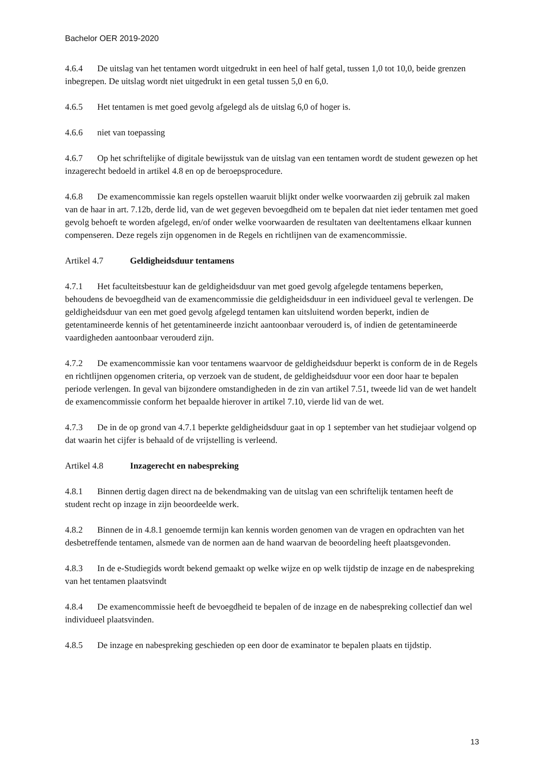Bachelor OER 2019-2020
4.6.4 De uitslag van het tentamen wordt uitgedrukt in een heel of half getal, tussen 1,0 tot 10,0, beide grenzen inbegrepen. De uitslag wordt niet uitgedrukt in een getal tussen 5,0 en 6,0.
4.6.5 Het tentamen is met goed gevolg afgelegd als de uitslag 6,0 of hoger is.
4.6.6 niet van toepassing
4.6.7 Op het schriftelijke of digitale bewijsstuk van de uitslag van een tentamen wordt de student gewezen op het inzagerecht bedoeld in artikel 4.8 en op de beroepsprocedure.
4.6.8 De examencommissie kan regels opstellen waaruit blijkt onder welke voorwaarden zij gebruik zal maken van de haar in art. 7.12b, derde lid, van de wet gegeven bevoegdheid om te bepalen dat niet ieder tentamen met goed gevolg behoeft te worden afgelegd, en/of onder welke voorwaarden de resultaten van deeltentamens elkaar kunnen compenseren. Deze regels zijn opgenomen in de Regels en richtlijnen van de examencommissie.
Artikel 4.7 Geldigheidsduur tentamens
4.7.1 Het faculteitsbestuur kan de geldigheidsduur van met goed gevolg afgelegde tentamens beperken, behoudens de bevoegdheid van de examencommissie die geldigheidsduur in een individueel geval te verlengen. De geldigheidsduur van een met goed gevolg afgelegd tentamen kan uitsluitend worden beperkt, indien de getentamineerde kennis of het getentamineerde inzicht aantoonbaar verouderd is, of indien de getentamineerde vaardigheden aantoonbaar verouderd zijn.
4.7.2 De examencommissie kan voor tentamens waarvoor de geldigheidsduur beperkt is conform de in de Regels en richtlijnen opgenomen criteria, op verzoek van de student, de geldigheidsduur voor een door haar te bepalen periode verlengen. In geval van bijzondere omstandigheden in de zin van artikel 7.51, tweede lid van de wet handelt de examencommissie conform het bepaalde hierover in artikel 7.10, vierde lid van de wet.
4.7.3 De in de op grond van 4.7.1 beperkte geldigheidsduur gaat in op 1 september van het studiejaar volgend op dat waarin het cijfer is behaald of de vrijstelling is verleend.
Artikel 4.8 Inzagerecht en nabespreking
4.8.1 Binnen dertig dagen direct na de bekendmaking van de uitslag van een schriftelijk tentamen heeft de student recht op inzage in zijn beoordeelde werk.
4.8.2 Binnen de in 4.8.1 genoemde termijn kan kennis worden genomen van de vragen en opdrachten van het desbetreffende tentamen, alsmede van de normen aan de hand waarvan de beoordeling heeft plaatsgevonden.
4.8.3 In de e-Studiegids wordt bekend gemaakt op welke wijze en op welk tijdstip de inzage en de nabespreking van het tentamen plaatsvindt
4.8.4 De examencommissie heeft de bevoegdheid te bepalen of de inzage en de nabespreking collectief dan wel individueel plaatsvinden.
4.8.5 De inzage en nabespreking geschieden op een door de examinator te bepalen plaats en tijdstip.
13